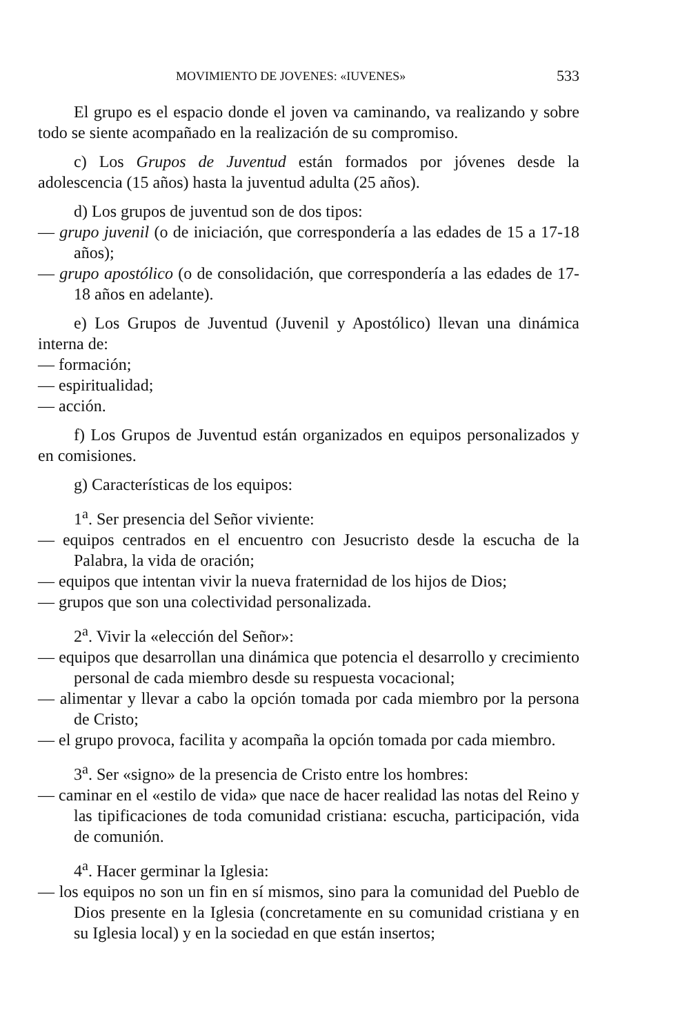MOVIMIENTO DE JOVENES: «IUVENES» 533
El grupo es el espacio donde el joven va caminando, va realizando y sobre todo se siente acompañado en la realización de su compromiso.
c) Los Grupos de Juventud están formados por jóvenes desde la adolescencia (15 años) hasta la juventud adulta (25 años).
d) Los grupos de juventud son de dos tipos:
— grupo juvenil (o de iniciación, que correspondería a las edades de 15 a 17-18 años);
— grupo apostólico (o de consolidación, que correspondería a las edades de 17-18 años en adelante).
e) Los Grupos de Juventud (Juvenil y Apostólico) llevan una dinámica interna de:
— formación;
— espiritualidad;
— acción.
f) Los Grupos de Juventud están organizados en equipos personalizados y en comisiones.
g) Características de los equipos:
1<sup>a</sup>. Ser presencia del Señor viviente:
— equipos centrados en el encuentro con Jesucristo desde la escucha de la Palabra, la vida de oración;
— equipos que intentan vivir la nueva fraternidad de los hijos de Dios;
— grupos que son una colectividad personalizada.
2<sup>a</sup>. Vivir la «elección del Señor»:
— equipos que desarrollan una dinámica que potencia el desarrollo y crecimiento personal de cada miembro desde su respuesta vocacional;
— alimentar y llevar a cabo la opción tomada por cada miembro por la persona de Cristo;
— el grupo provoca, facilita y acompaña la opción tomada por cada miembro.
3<sup>a</sup>. Ser «signo» de la presencia de Cristo entre los hombres:
— caminar en el «estilo de vida» que nace de hacer realidad las notas del Reino y las tipificaciones de toda comunidad cristiana: escucha, participación, vida de comunión.
4<sup>a</sup>. Hacer germinar la Iglesia:
— los equipos no son un fin en sí mismos, sino para la comunidad del Pueblo de Dios presente en la Iglesia (concretamente en su comunidad cristiana y en su Iglesia local) y en la sociedad en que están insertos;